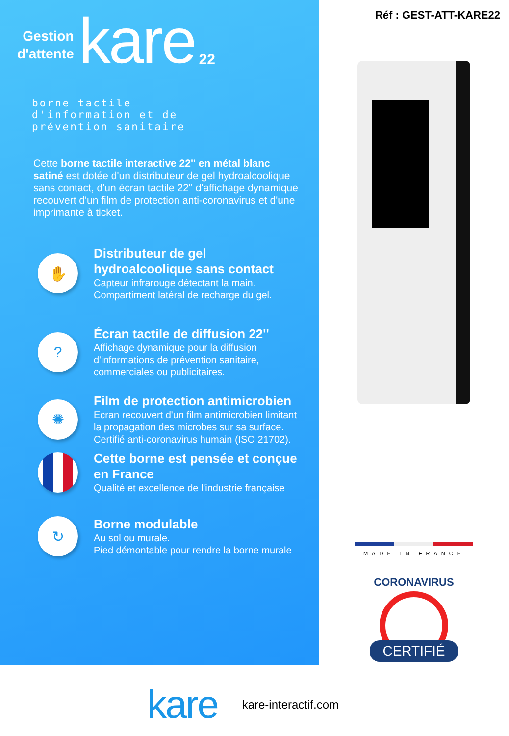Gestion
d'attente
kare
22
borne tactile
d'information et de
prévention sanitaire
Cette borne tactile interactive 22'' en métal blanc satiné est dotée d'un distributeur de gel hydroalcoolique sans contact, d'un écran tactile 22'' d'affichage dynamique recouvert d'un film de protection anti-coronavirus et d'une imprimante à ticket.
✋
Distributeur de gel hydroalcoolique sans contact
Capteur infrarouge détectant la main.
Compartiment latéral de recharge du gel.
?
Écran tactile de diffusion 22''
Affichage dynamique pour la diffusion d'informations de prévention sanitaire, commerciales ou publicitaires.
✺
Film de protection antimicrobien
Ecran recouvert d'un film antimicrobien limitant la propagation des microbes sur sa surface. Certifié anti-coronavirus humain (ISO 21702).
Cette borne est pensée et conçue en France
Qualité et excellence de l'industrie française
↻
Borne modulable
Au sol ou murale.
Pied démontable pour rendre la borne murale
Réf : GEST-ATT-KARE22
MADE IN FRANCE
CORONAVIRUS
CERTIFIÉ
kare
kare-interactif.com